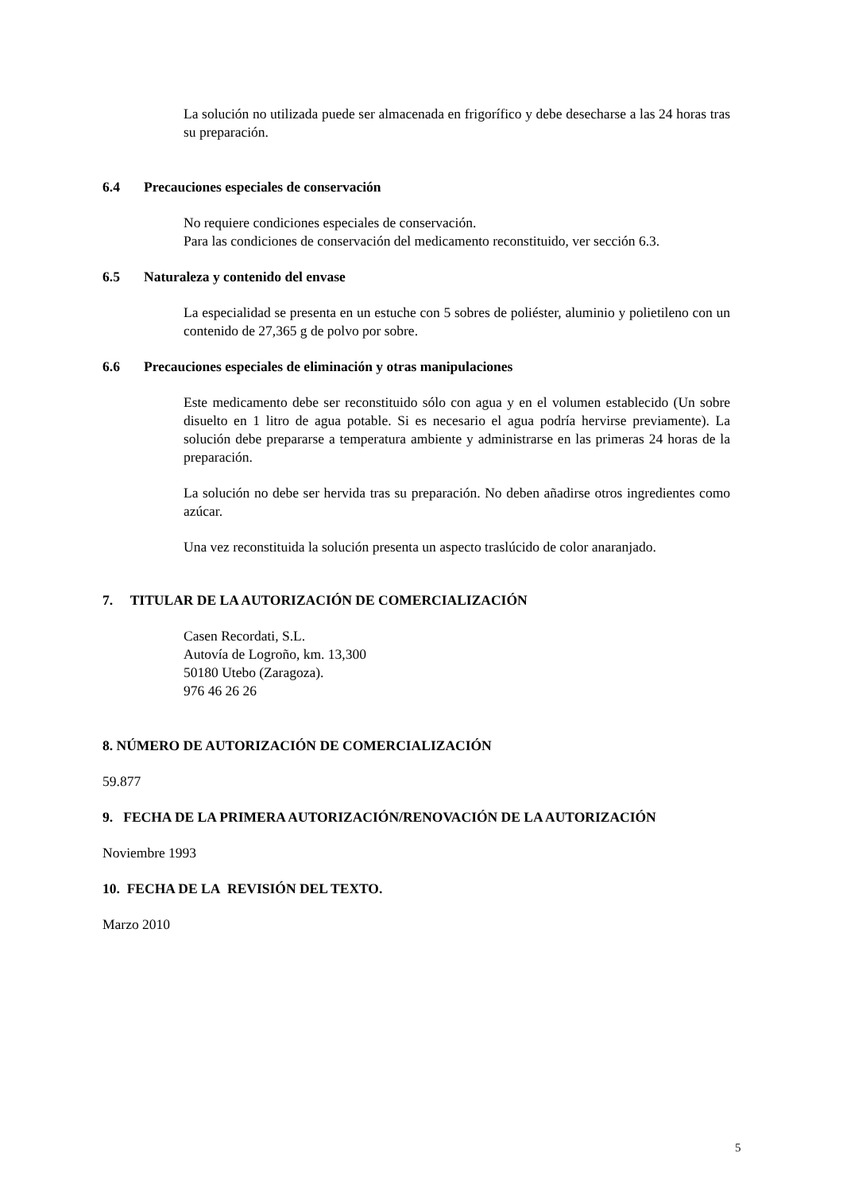La solución no utilizada puede ser almacenada en frigorífico y debe desecharse a las 24 horas tras su preparación.
6.4 Precauciones especiales de conservación
No requiere condiciones especiales de conservación.
Para las condiciones de conservación del medicamento reconstituido, ver sección 6.3.
6.5 Naturaleza y contenido del envase
La especialidad se presenta en un estuche con 5 sobres de poliéster, aluminio y polietileno con un contenido de 27,365 g de polvo por sobre.
6.6 Precauciones especiales de eliminación y otras manipulaciones
Este medicamento debe ser reconstituido sólo con agua y en el volumen establecido (Un sobre disuelto en 1 litro de agua potable. Si es necesario el agua podría hervirse previamente). La solución debe prepararse a temperatura ambiente y administrarse en las primeras 24 horas de la preparación.
La solución no debe ser hervida tras su preparación. No deben añadirse otros ingredientes como azúcar.
Una vez reconstituida la solución presenta un aspecto traslúcido de color anaranjado.
7. TITULAR DE LA AUTORIZACIÓN DE COMERCIALIZACIÓN
Casen Recordati, S.L.
Autovía de Logroño, km. 13,300
50180 Utebo (Zaragoza).
976 46 26 26
8. NÚMERO DE AUTORIZACIÓN DE COMERCIALIZACIÓN
59.877
9. FECHA DE LA PRIMERA AUTORIZACIÓN/RENOVACIÓN DE LA AUTORIZACIÓN
Noviembre 1993
10. FECHA DE LA REVISIÓN DEL TEXTO.
Marzo 2010
5